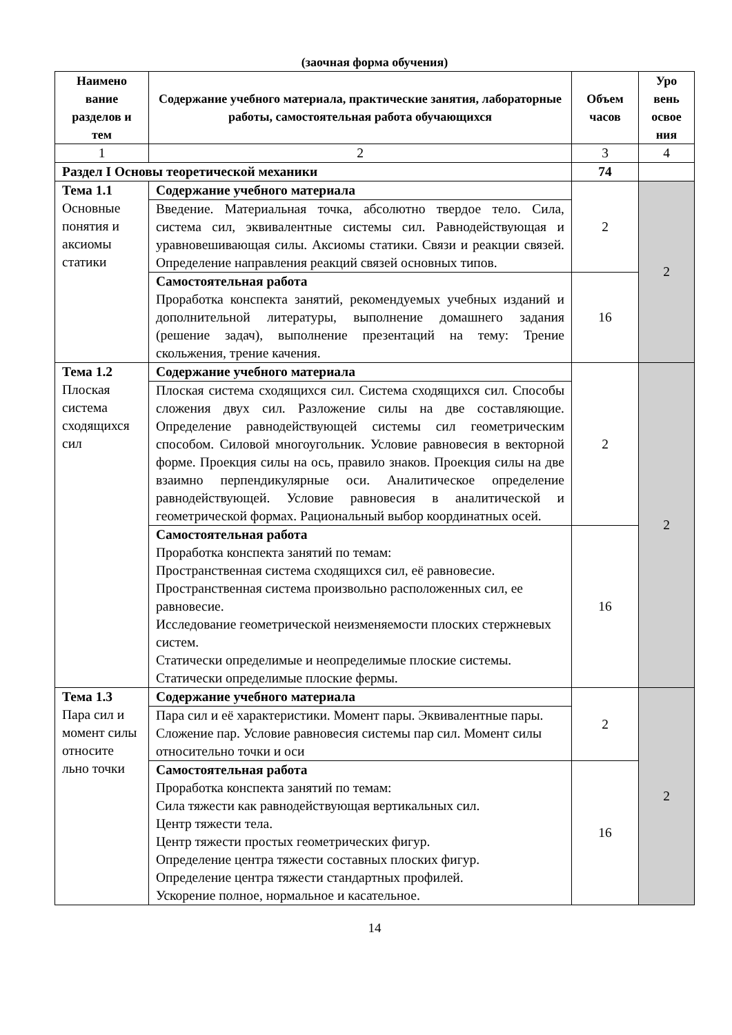(заочная форма обучения)
| Наимено вание разделов и тем | Содержание учебного материала, практические занятия, лабораторные работы, самостоятельная работа обучающихся | Объем часов | Уро вень освое ния |
| --- | --- | --- | --- |
| 1 | 2 | 3 | 4 |
| Раздел I Основы теоретической механики | | 74 | |
| Тема 1.1 Основные понятия и аксиомы статики | Содержание учебного материала | 2 | 2 |
| | Введение. Материальная точка, абсолютно твердое тело. Сила, система сил, эквивалентные системы сил. Равнодействующая и уравновешивающая силы. Аксиомы статики. Связи и реакции связей. Определение направления реакций связей основных типов. | | |
| | Самостоятельная работа Проработка конспекта занятий, рекомендуемых учебных изданий и дополнительной литературы, выполнение домашнего задания (решение задач), выполнение презентаций на тему: Трение скольжения, трение качения. | 16 | |
| Тема 1.2 Плоская система сходящихся сил | Содержание учебного материала | 2 | 2 |
| | Плоская система сходящихся сил. Система сходящихся сил. Способы сложения двух сил. Разложение силы на две составляющие. Определение равнодействующей системы сил геометрическим способом. Силовой многоугольник. Условие равновесия в векторной форме. Проекция силы на ось, правило знаков. Проекция силы на две взаимно перпендикулярные оси. Аналитическое определение равнодействующей. Условие равновесия в аналитической и геометрической формах. Рациональный выбор координатных осей. | | |
| | Самостоятельная работа Проработка конспекта занятий по темам: Пространственная система сходящихся сил, её равновесие. Пространственная система произвольно расположенных сил, ее равновесие. Исследование геометрической неизменяемости плоских стержневых систем. Статически определимые и неопределимые плоские системы. Статически определимые плоские фермы. | 16 | |
| Тема 1.3 Пара сил и момент силы относите льно точки | Содержание учебного материала | 2 | 2 |
| | Пара сил и её характеристики. Момент пары. Эквивалентные пары. Сложение пар. Условие равновесия системы пар сил. Момент силы относительно точки и оси | | |
| | Самостоятельная работа Проработка конспекта занятий по темам: Сила тяжести как равнодействующая вертикальных сил. Центр тяжести тела. Центр тяжести простых геометрических фигур. Определение центра тяжести составных плоских фигур. Определение центра тяжести стандартных профилей. Ускорение полное, нормальное и касательное. | 16 | |
14